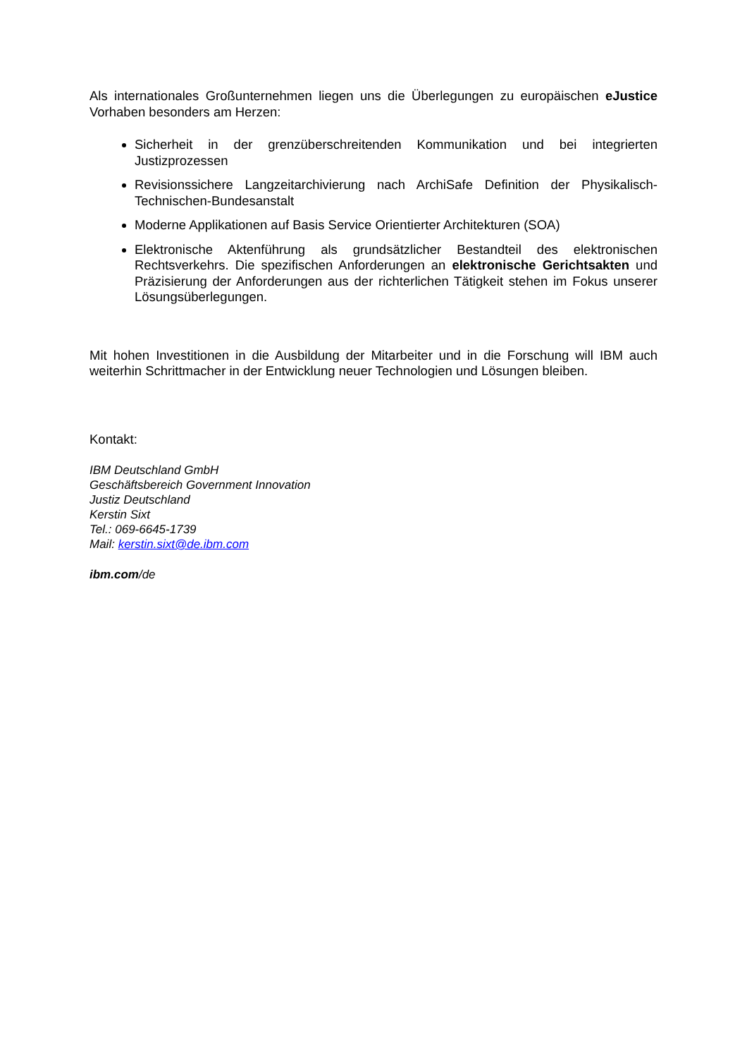Als internationales Großunternehmen liegen uns die Überlegungen zu europäischen eJustice Vorhaben besonders am Herzen:
Sicherheit in der grenzüberschreitenden Kommunikation und bei integrierten Justizprozessen
Revisionssichere Langzeitarchivierung nach ArchiSafe Definition der Physikalisch-Technischen-Bundesanstalt
Moderne Applikationen auf Basis Service Orientierter Architekturen (SOA)
Elektronische Aktenführung als grundsätzlicher Bestandteil des elektronischen Rechtsverkehrs. Die spezifischen Anforderungen an elektronische Gerichtsakten und Präzisierung der Anforderungen aus der richterlichen Tätigkeit stehen im Fokus unserer Lösungsüberlegungen.
Mit hohen Investitionen in die Ausbildung der Mitarbeiter und in die Forschung will IBM auch weiterhin Schrittmacher in der Entwicklung neuer Technologien und Lösungen bleiben.
Kontakt:
IBM Deutschland GmbH
Geschäftsbereich Government Innovation
Justiz Deutschland
Kerstin Sixt
Tel.: 069-6645-1739
Mail: kerstin.sixt@de.ibm.com
ibm.com/de